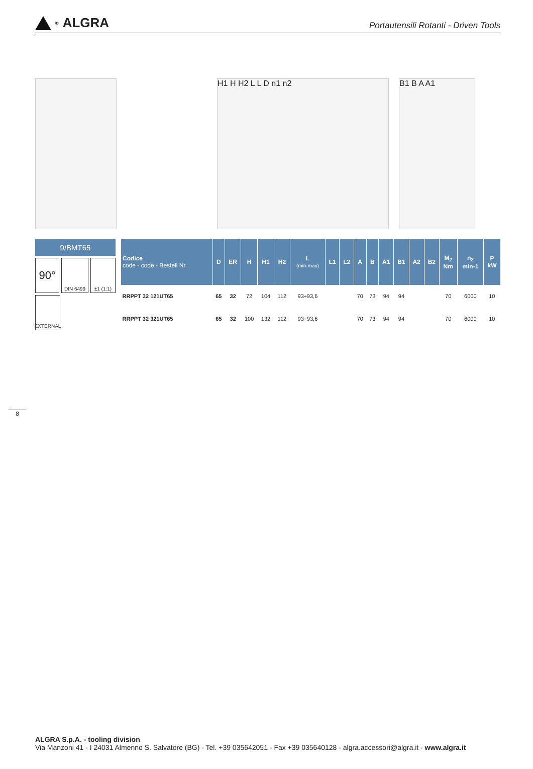<sup>®</sup>ALGRA
Portautensili Rotanti - Driven Tools
H1 H H2 L L D n1 n2 B1 B A A1
9/BMT65
90°
DIN 6499 ±1 (1:1)
EXTERNAL
| Codice code - code - Bestell Nr. | D | ER | H | H1 | H2 | L (min-max) | L1 | L2 | A | B | A1 | B1 | A2 | B2 | M<sub>2</sub> Nm | n<sub>2</sub> min-1 | P kW |
| --- | --- | --- | --- | --- | --- | --- | --- | --- | --- | --- | --- | --- | --- | --- | --- | --- | --- |
| RRPPT 32 121UT65 | 65 | 32 | 72 | 104 | 112 | 93÷93,6 | | | 70 | 73 | 94 | 94 | | | 70 | 6000 | 10 |
| RRPPT 32 321UT65 | 65 | 32 | 100 | 132 | 112 | 93÷93,6 | | | 70 | 73 | 94 | 94 | | | 70 | 6000 | 10 |
8
ALGRA S.p.A. - tooling division
Via Manzoni 41 - I 24031 Almenno S. Salvatore (BG) - Tel. +39 035642051 - Fax +39 035640128 - algra.accessori@algra.it - www.algra.it